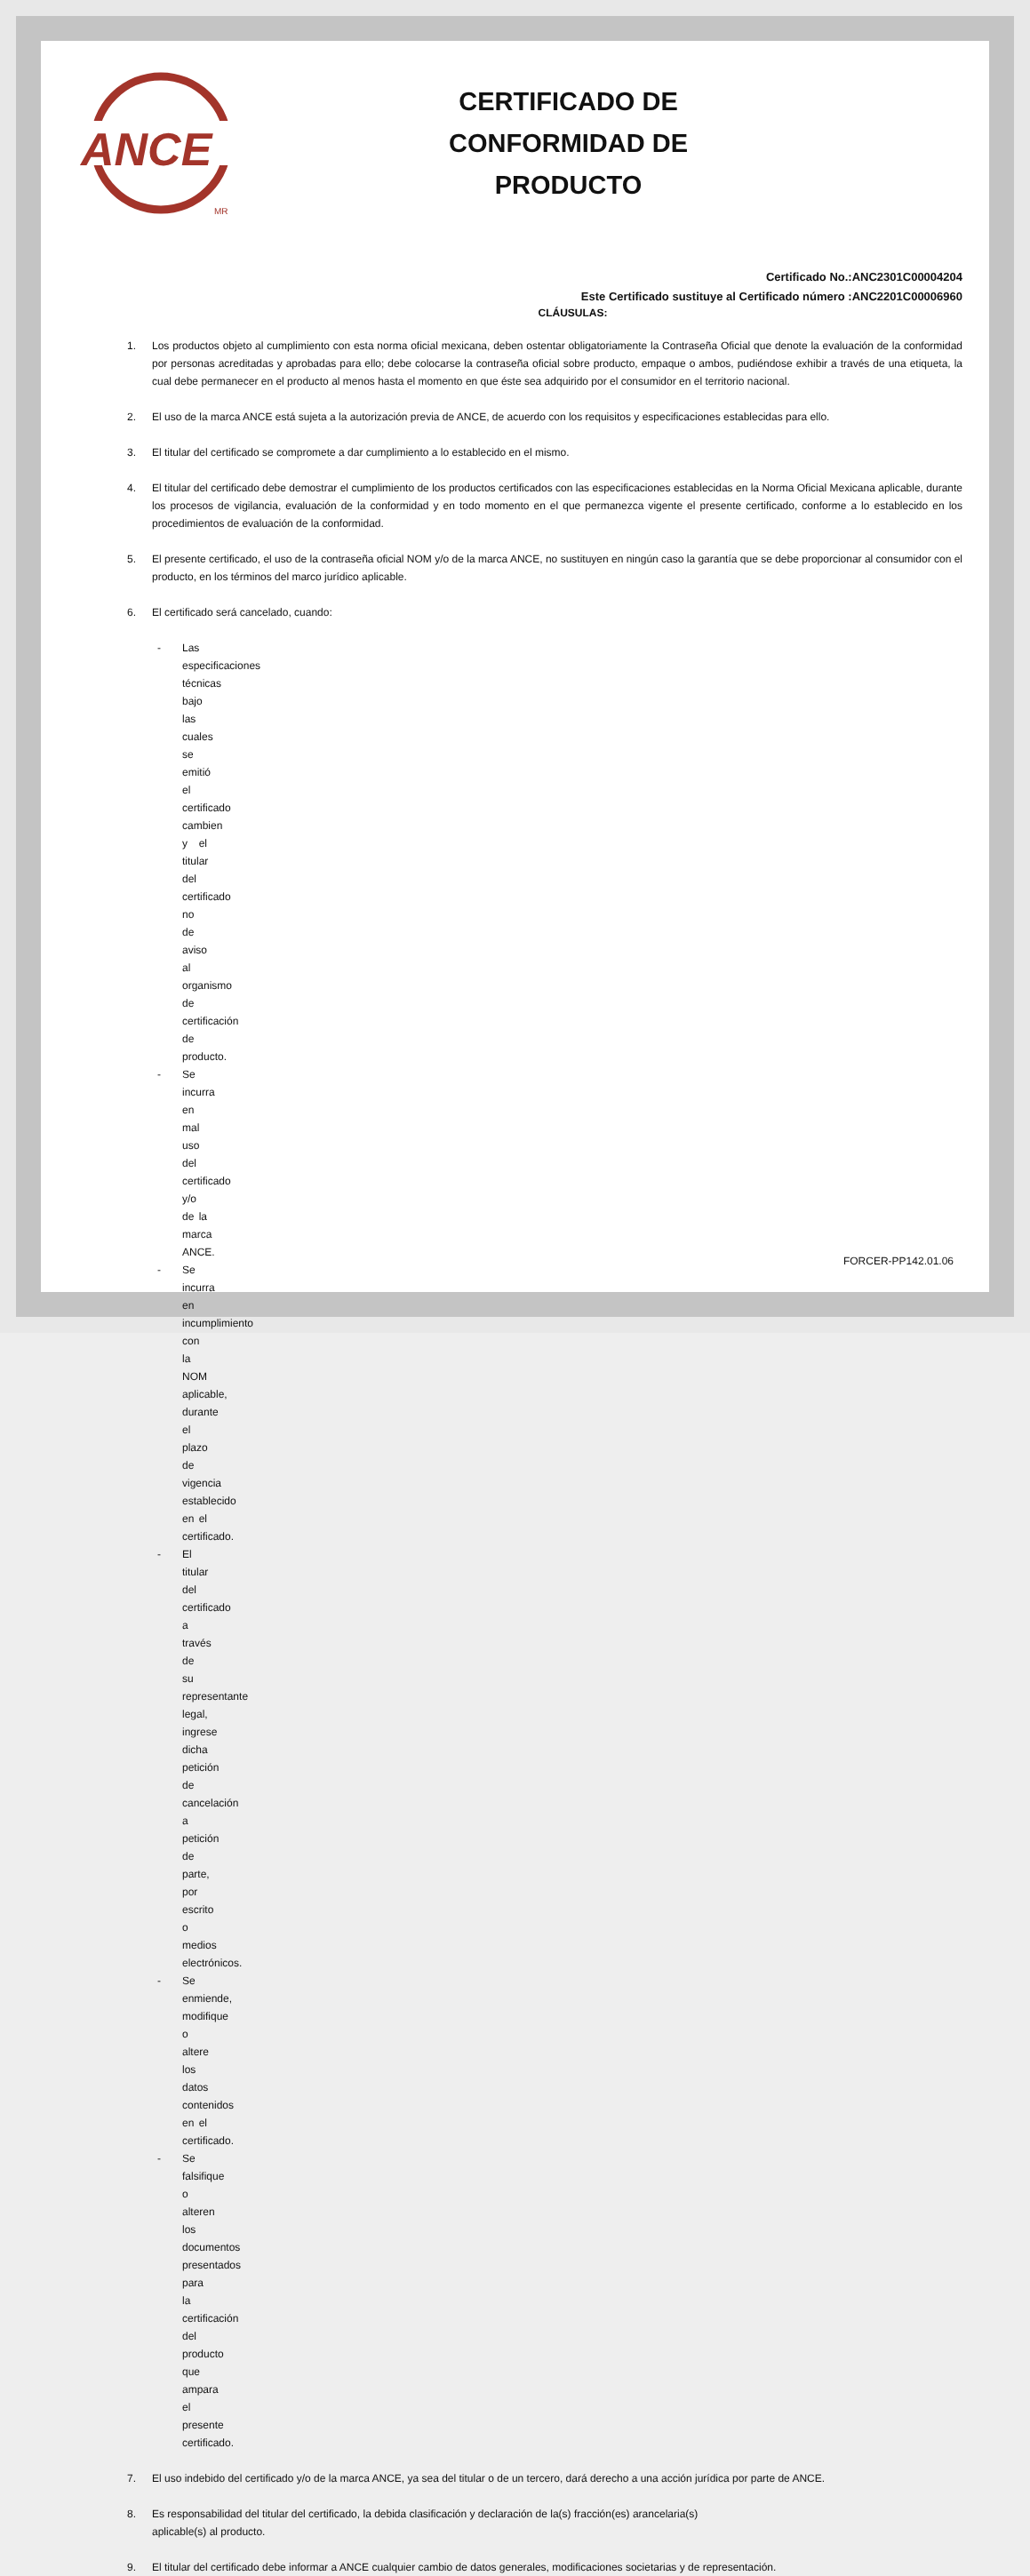ANCE
MR
CERTIFICADO DE
CONFORMIDAD DE
PRODUCTO
Certificado No.:ANC2301C00004204
Este Certificado sustituye al Certificado número :ANC2201C00006960
CLÁUSULAS:
1. Los productos objeto al cumplimiento con esta norma oficial mexicana, deben ostentar obligatoriamente la Contraseña Oficial que denote la evaluación de la conformidad por personas acreditadas y aprobadas para ello; debe colocarse la contraseña oficial sobre producto, empaque o ambos, pudiéndose exhibir a través de una etiqueta, la cual debe permanecer en el producto al menos hasta el momento en que éste sea adquirido por el consumidor en el territorio nacional.
2. El uso de la marca ANCE está sujeta a la autorización previa de ANCE, de acuerdo con los requisitos y especificaciones establecidas para ello.
3. El titular del certificado se compromete a dar cumplimiento a lo establecido en el mismo.
4. El titular del certificado debe demostrar el cumplimiento de los productos certificados con las especificaciones establecidas en la Norma Oficial Mexicana aplicable, durante los procesos de vigilancia, evaluación de la conformidad y en todo momento en el que permanezca vigente el presente certificado, conforme a lo establecido en los procedimientos de evaluación de la conformidad.
5. El presente certificado, el uso de la contraseña oficial NOM y/o de la marca ANCE, no sustituyen en ningún caso la garantía que se debe proporcionar al consumidor con el producto, en los términos del marco jurídico aplicable.
6. El certificado será cancelado, cuando:
- Las especificaciones técnicas bajo las cuales se emitió el certificado cambien y el titular del certificado no de aviso al organismo de certificación de producto.
- Se incurra en mal uso del certificado y/o de la marca ANCE.
- Se incurra en incumplimiento con la NOM aplicable, durante el plazo de vigencia establecido en el certificado.
- El titular del certificado a través de su representante legal, ingrese dicha petición de cancelación a petición de parte, por escrito o medios electrónicos.
- Se enmiende, modifique o altere los datos contenidos en el certificado.
- Se falsifique o alteren los documentos presentados para la certificación del producto que ampara el presente certificado.
7. El uso indebido del certificado y/o de la marca ANCE, ya sea del titular o de un tercero, dará derecho a una acción jurídica por parte de ANCE.
8. Es responsabilidad del titular del certificado, la debida clasificación y declaración de la(s) fracción(es) arancelaria(s)
aplicable(s) al producto.
9. El titular del certificado debe informar a ANCE cualquier cambio de datos generales, modificaciones societarias y de representación.
FORCER-PP142.01.06